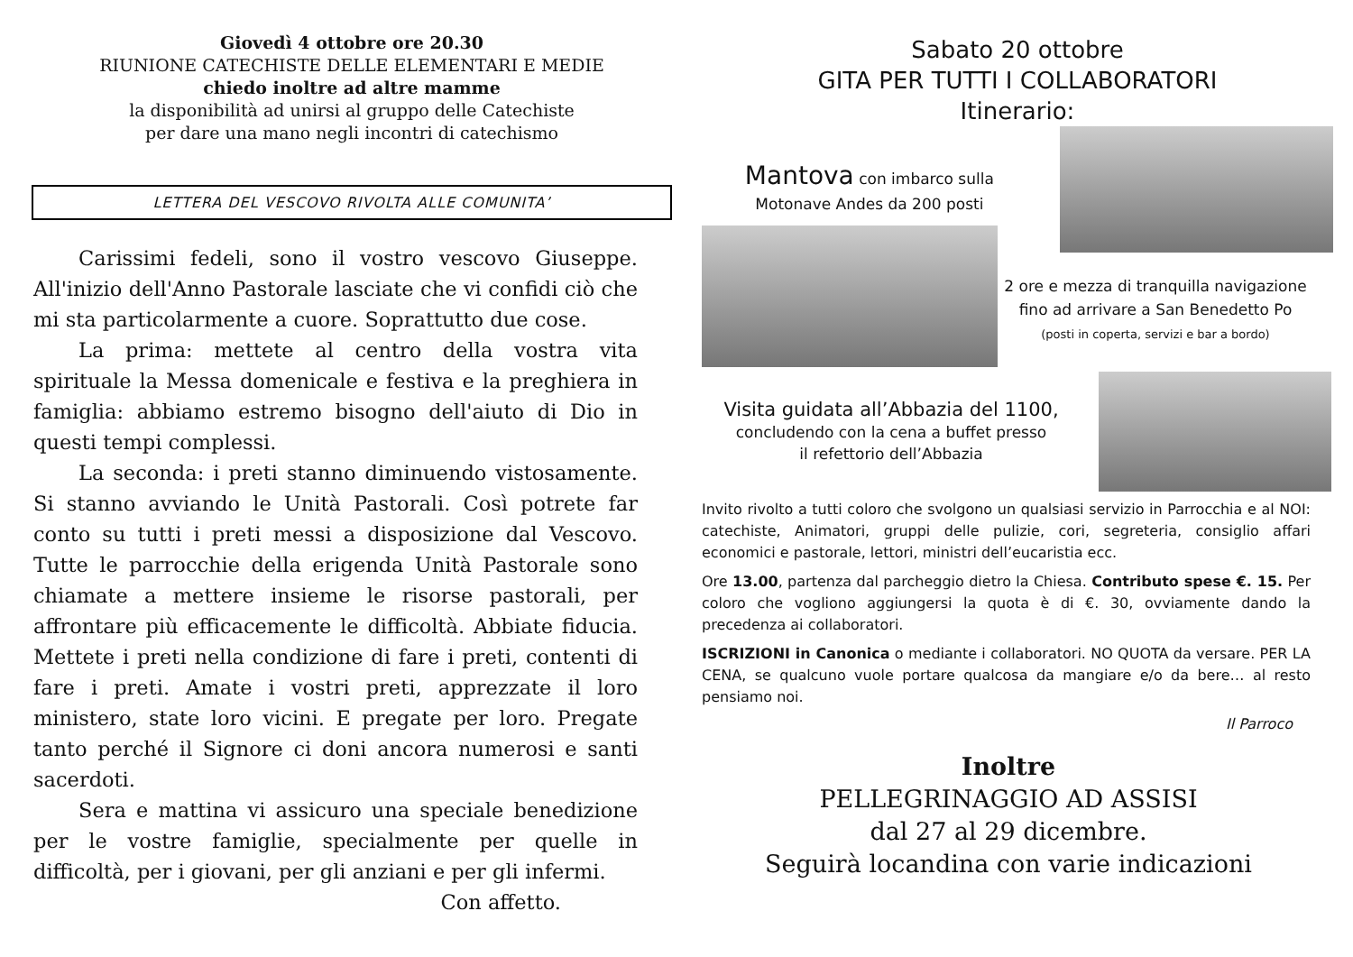Giovedì 4 ottobre ore 20.30
RIUNIONE CATECHISTE DELLE ELEMENTARI E MEDIE
chiedo inoltre ad altre mamme
la disponibilità ad unirsi al gruppo delle Catechiste
per dare una mano negli incontri di catechismo
LETTERA DEL VESCOVO RIVOLTA ALLE COMUNITA’
Carissimi fedeli, sono il vostro vescovo Giuseppe. All'inizio dell'Anno Pastorale lasciate che vi confidi ciò che mi sta particolarmente a cuore. Soprattutto due cose.
La prima: mettete al centro della vostra vita spirituale la Messa domenicale e festiva e la preghiera in famiglia: abbiamo estremo bisogno dell'aiuto di Dio in questi tempi complessi.
La seconda: i preti stanno diminuendo vistosamente. Si stanno avviando le Unità Pastorali. Così potrete far conto su tutti i preti messi a disposizione dal Vescovo. Tutte le parrocchie della erigenda Unità Pastorale sono chiamate a mettere insieme le risorse pastorali, per affrontare più efficacemente le difficoltà. Abbiate fiducia. Mettete i preti nella condizione di fare i preti, contenti di fare i preti. Amate i vostri preti, apprezzate il loro ministero, state loro vicini. E pregate per loro. Pregate tanto perché il Signore ci doni ancora numerosi e santi sacerdoti.
Sera e mattina vi assicuro una speciale benedizione per le vostre famiglie, specialmente per quelle in difficoltà, per i giovani, per gli anziani e per gli infermi.
Con affetto.
Sabato 20 ottobre
GITA PER TUTTI I COLLABORATORI
Itinerario:
Mantova con imbarco sulla
Motonave Andes da 200 posti
2 ore e mezza di tranquilla navigazione fino ad arrivare a San Benedetto Po
(posti in coperta, servizi e bar a bordo)
Visita guidata all’Abbazia del 1100,
concludendo con la cena a buffet presso
il refettorio dell’Abbazia
Invito rivolto a tutti coloro che svolgono un qualsiasi servizio in Parrocchia e al NOI: catechiste, Animatori, gruppi delle pulizie, cori, segreteria, consiglio affari economici e pastorale, lettori, ministri dell’eucaristia ecc.
Ore 13.00, partenza dal parcheggio dietro la Chiesa. Contributo spese €. 15. Per coloro che vogliono aggiungersi la quota è di €. 30, ovviamente dando la precedenza ai collaboratori.
ISCRIZIONI in Canonica o mediante i collaboratori. NO QUOTA da versare. PER LA CENA, se qualcuno vuole portare qualcosa da mangiare e/o da bere… al resto pensiamo noi.
Il Parroco
Inoltre
PELLEGRINAGGIO AD ASSISI
dal 27 al 29 dicembre.
Seguirà locandina con varie indicazioni